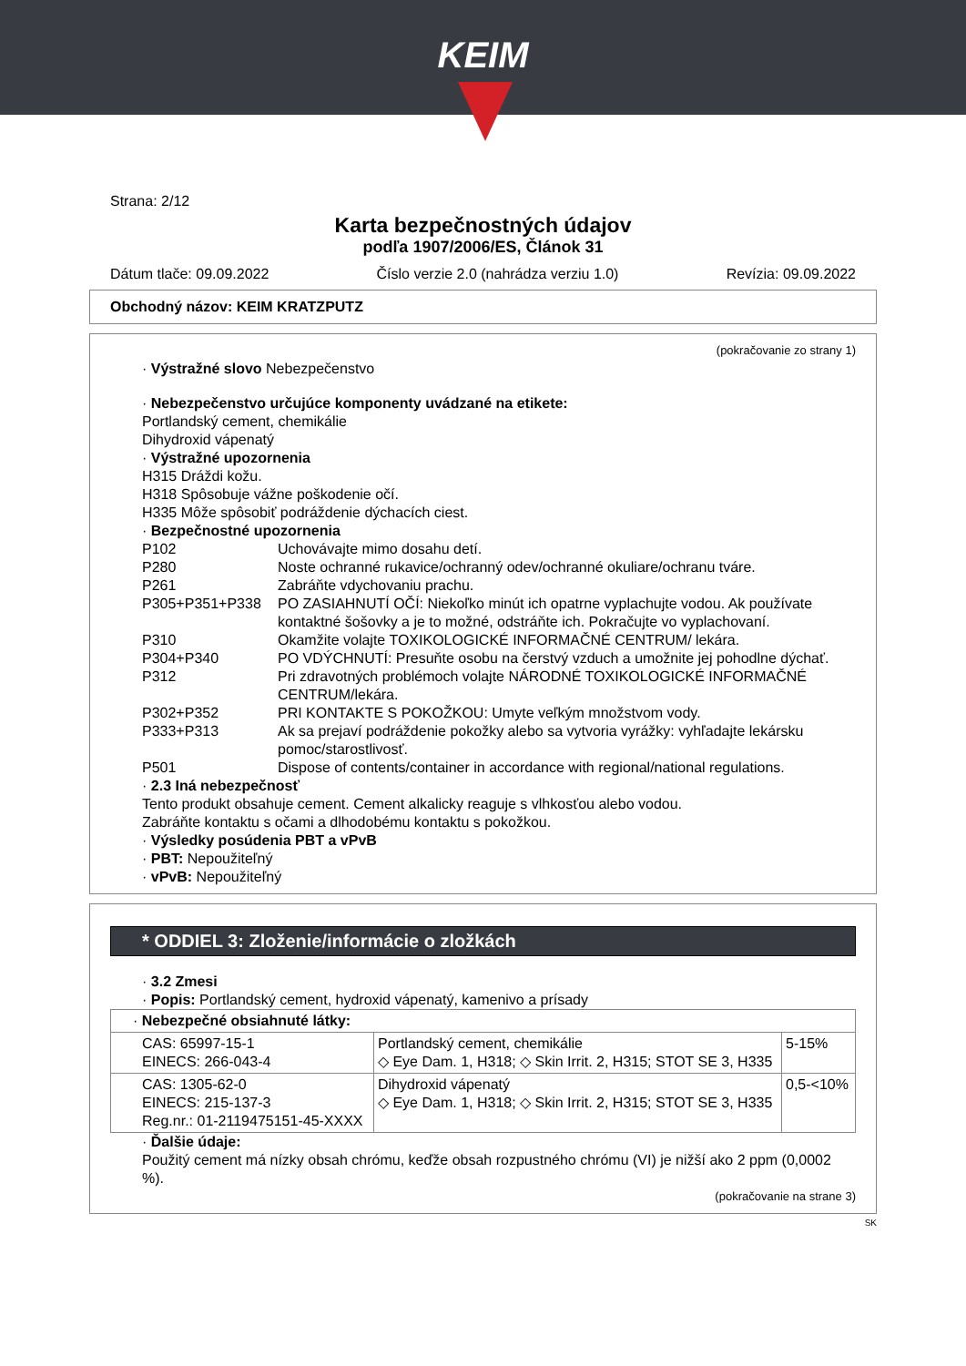KEIM
Strana: 2/12
Karta bezpečnostných údajov
podľa 1907/2006/ES, Článok 31
Dátum tlače: 09.09.2022 Číslo verzie 2.0 (nahrádza verziu 1.0) Revízia: 09.09.2022
Obchodný názov: KEIM KRATZPUTZ
(pokračovanie zo strany 1)
· Výstražné slovo Nebezpečenstvo
· Nebezpečenstvo určujúce komponenty uvádzané na etikete:
Portlandský cement, chemikálie
Dihydroxid vápenatý
· Výstražné upozornenia
H315 Dráždi kožu.
H318 Spôsobuje vážne poškodenie očí.
H335 Môže spôsobiť podráždenie dýchacích ciest.
· Bezpečnostné upozornenia
| P102 | Uchovávajte mimo dosahu detí. |
| P280 | Noste ochranné rukavice/ochranný odev/ochranné okuliare/ochranu tváre. |
| P261 | Zabráňte vdychovaniu prachu. |
| P305+P351+P338 | PO ZASIAHNUTÍ OČÍ: Niekoľko minút ich opatrne vyplachujte vodou. Ak používate kontaktné šošovky a je to možné, odstráňte ich. Pokračujte vo vyplachovaní. |
| P310 | Okamžite volajte TOXIKOLOGICKÉ INFORMAČNÉ CENTRUM/ lekára. |
| P304+P340 | PO VDÝCHNUTÍ: Presuňte osobu na čerstvý vzduch a umožnite jej pohodlne dýchať. |
| P312 | Pri zdravotných problémoch volajte NÁRODNÉ TOXIKOLOGICKÉ INFORMAČNÉ CENTRUM/lekára. |
| P302+P352 | PRI KONTAKTE S POKOŽKOU: Umyte veľkým množstvom vody. |
| P333+P313 | Ak sa prejaví podráždenie pokožky alebo sa vytvoria vyrážky: vyhľadajte lekársku pomoc/starostlivosť. |
| P501 | Dispose of contents/container in accordance with regional/national regulations. |
· 2.3 Iná nebezpečnosť
Tento produkt obsahuje cement. Cement alkalicky reaguje s vlhkosťou alebo vodou.
Zabráňte kontaktu s očami a dlhodobému kontaktu s pokožkou.
· Výsledky posúdenia PBT a vPvB
· PBT: Nepoužiteľný
· vPvB: Nepoužiteľný
* ODDIEL 3: Zloženie/informácie o zložkách
· 3.2 Zmesi
· Popis: Portlandský cement, hydroxid vápenatý, kamenivo a prísady
| · Nebezpečné obsiahnuté látky: | | |
| CAS: 65997-15-1 EINECS: 266-043-4 | Portlandský cement, chemikálie ◇ Eye Dam. 1, H318; ◇ Skin Irrit. 2, H315; STOT SE 3, H335 | 5-15% |
| CAS: 1305-62-0 EINECS: 215-137-3 Reg.nr.: 01-2119475151-45-XXXX | Dihydroxid vápenatý ◇ Eye Dam. 1, H318; ◇ Skin Irrit. 2, H315; STOT SE 3, H335 | 0,5-<10% |
· Ďalšie údaje:
Použitý cement má nízky obsah chrómu, keďže obsah rozpustného chrómu (VI) je nižší ako 2 ppm (0,0002 %).
(pokračovanie na strane 3)
SK